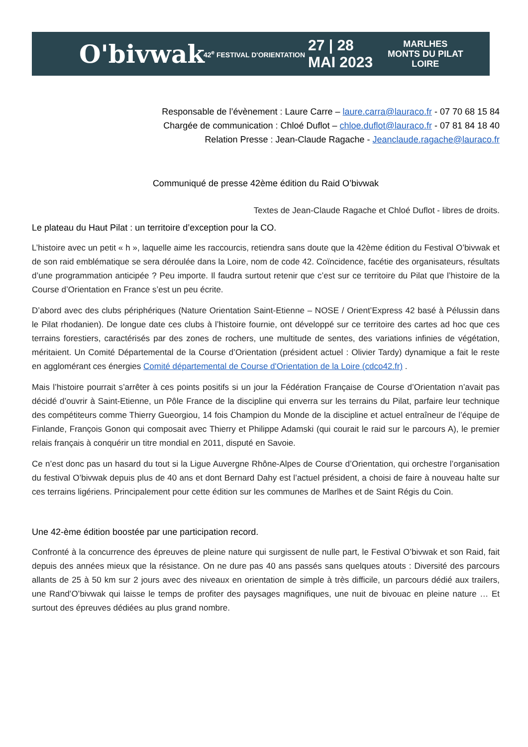O'bivwak
42<sup>e</sup> FESTIVAL D'ORIENTATION
27 | 28
MAI 2023
MARLHES
MONTS DU PILAT
LOIRE
Responsable de l’évènement : Laure Carre – laure.carra@lauraco.fr - 07 70 68 15 84
Chargée de communication : Chloé Duflot – chloe.duflot@lauraco.fr - 07 81 84 18 40
Relation Presse : Jean-Claude Ragache - Jeanclaude.ragache@lauraco.fr
Communiqué de presse 42ème édition du Raid O’bivwak
Textes de Jean-Claude Ragache et Chloé Duflot - libres de droits.
Le plateau du Haut Pilat : un territoire d’exception pour la CO.
L’histoire avec un petit « h », laquelle aime les raccourcis, retiendra sans doute que la 42ème édition du Festival O’bivwak et de son raid emblématique se sera déroulée dans la Loire, nom de code 42. Coïncidence, facétie des organisateurs, résultats d’une programmation anticipée ? Peu importe. Il faudra surtout retenir que c’est sur ce territoire du Pilat que l’histoire de la Course d’Orientation en France s’est un peu écrite.
D’abord avec des clubs périphériques (Nature Orientation Saint-Etienne – NOSE / Orient’Express 42 basé à Pélussin dans le Pilat rhodanien). De longue date ces clubs à l’histoire fournie, ont développé sur ce territoire des cartes ad hoc que ces terrains forestiers, caractérisés par des zones de rochers, une multitude de sentes, des variations infinies de végétation, méritaient. Un Comité Départemental de la Course d’Orientation (président actuel : Olivier Tardy) dynamique a fait le reste en agglomérant ces énergies Comité départemental de Course d'Orientation de la Loire (cdco42.fr) .
Mais l’histoire pourrait s’arrêter à ces points positifs si un jour la Fédération Française de Course d’Orientation n’avait pas décidé d’ouvrir à Saint-Etienne, un Pôle France de la discipline qui enverra sur les terrains du Pilat, parfaire leur technique des compétiteurs comme Thierry Gueorgiou, 14 fois Champion du Monde de la discipline et actuel entraîneur de l’équipe de Finlande, François Gonon qui composait avec Thierry et Philippe Adamski (qui courait le raid sur le parcours A), le premier relais français à conquérir un titre mondial en 2011, disputé en Savoie.
Ce n’est donc pas un hasard du tout si la Ligue Auvergne Rhône-Alpes de Course d’Orientation, qui orchestre l’organisation du festival O’bivwak depuis plus de 40 ans et dont Bernard Dahy est l’actuel président, a choisi de faire à nouveau halte sur ces terrains ligériens. Principalement pour cette édition sur les communes de Marlhes et de Saint Régis du Coin.
Une 42-ème édition boostée par une participation record.
Confronté à la concurrence des épreuves de pleine nature qui surgissent de nulle part, le Festival O’bivwak et son Raid, fait depuis des années mieux que la résistance. On ne dure pas 40 ans passés sans quelques atouts : Diversité des parcours allants de 25 à 50 km sur 2 jours avec des niveaux en orientation de simple à très difficile, un parcours dédié aux trailers, une Rand’O’bivwak qui laisse le temps de profiter des paysages magnifiques, une nuit de bivouac en pleine nature … Et surtout des épreuves dédiées au plus grand nombre.